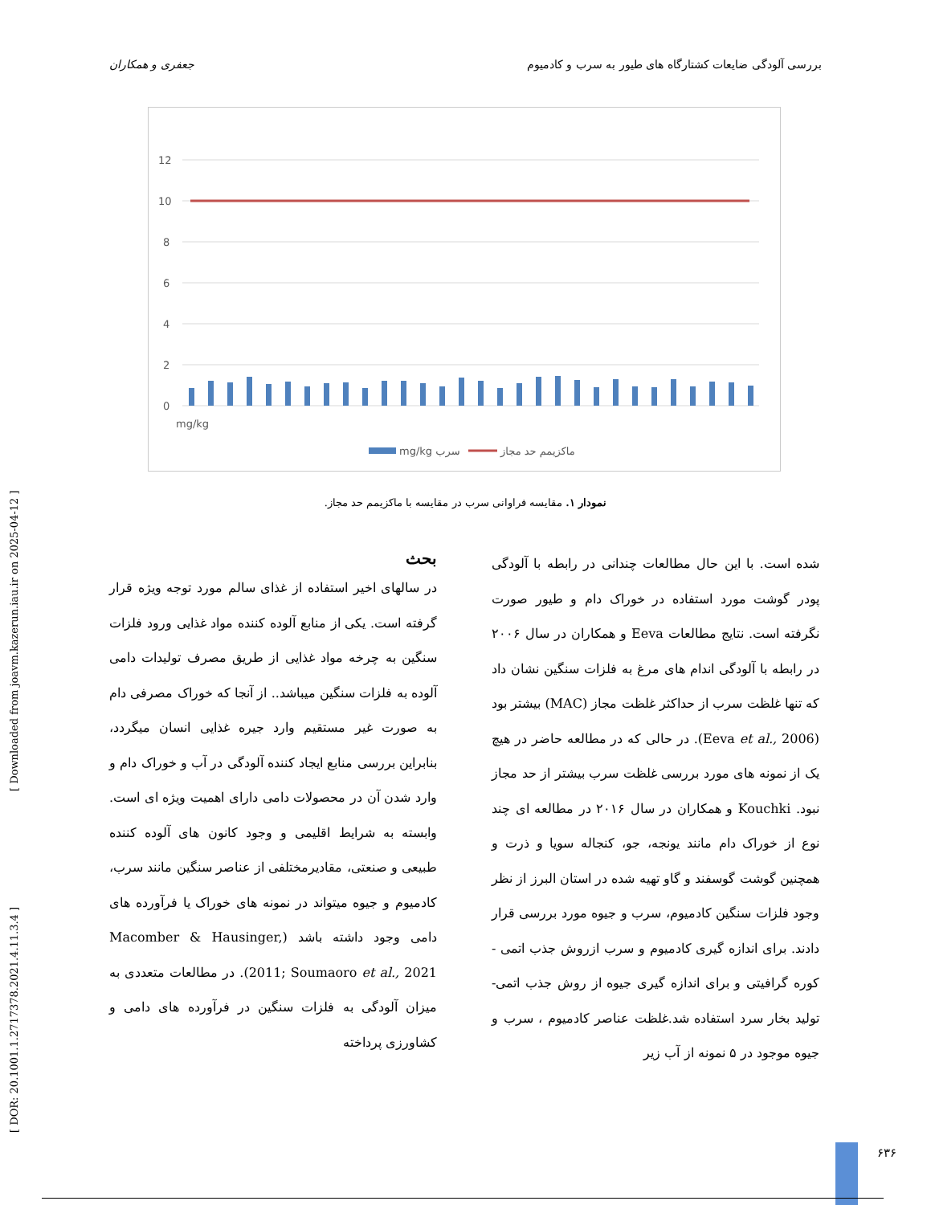بررسی آلودگی ضایعات کشتارگاه های طیور به سرب و کادمیوم جعفری و همکاران
12
10
8
6
4
2
0
mg/kg
mg/kg سرب
ماکزیمم حد مجاز
نمودار ۱. مقایسه فراوانی سرب در مقایسه با ماکزیمم حد مجاز.
بحث
در سالهای اخیر استفاده از غذای سالم مورد توجه ویژه قرار گرفته است. یکی از منابع آلوده کننده مواد غذایی ورود فلزات سنگین به چرخه مواد غذایی از طریق مصرف تولیدات دامی آلوده به فلزات سنگین میباشد.. از آنجا که خوراک مصرفی دام به صورت غیر مستقیم وارد جیره غذایی انسان میگردد، بنابراین بررسی منابع ایجاد کننده آلودگی در آب و خوراک دام و وارد شدن آن در محصولات دامی دارای اهمیت ویژه ای است. وابسته به شرایط اقلیمی و وجود کانون های آلوده کننده طبیعی و صنعتی، مقادیرمختلفی از عناصر سنگین مانند سرب، کادمیوم و جیوه میتواند در نمونه های خوراک یا فرآورده های دامی وجود داشته باشد (Macomber & Hausinger, 2011; Soumaoro et al., 2021). در مطالعات متعددی به میزان آلودگی به فلزات سنگین در فرآورده های دامی و کشاورزی پرداخته
شده است. با این حال مطالعات چندانی در رابطه با آلودگی پودر گوشت مورد استفاده در خوراک دام و طیور صورت نگرفته است. نتایج مطالعات Eeva و همکاران در سال ۲۰۰۶ در رابطه با آلودگی اندام های مرغ به فلزات سنگین نشان داد که تنها غلظت سرب از حداکثر غلظت مجاز (MAC) بیشتر بود (Eeva et al., 2006). در حالی که در مطالعه حاضر در هیچ یک از نمونه های مورد بررسی غلظت سرب بیشتر از حد مجاز نبود. Kouchki و همکاران در سال ۲۰۱۶ در مطالعه ای چند نوع از خوراک دام مانند یونجه، جو، کنجاله سویا و ذرت و همچنین گوشت گوسفند و گاو تهیه شده در استان البرز از نظر وجود فلزات سنگین کادمیوم، سرب و جیوه مورد بررسی قرار دادند. برای اندازه گیری کادمیوم و سرب ازروش جذب اتمی - کوره گرافیتی و برای اندازه گیری جیوه از روش جذب اتمی-تولید بخار سرد استفاده شد.غلظت عناصر کادمیوم ، سرب و جیوه موجود در ۵ نمونه از آب زیر
[ DOR: 20.1001.1.2717378.2021.4.11.3.4 ] [ Downloaded from joavm.kazerun.iau.ir on 2025-04-12 ]
۶۳۶